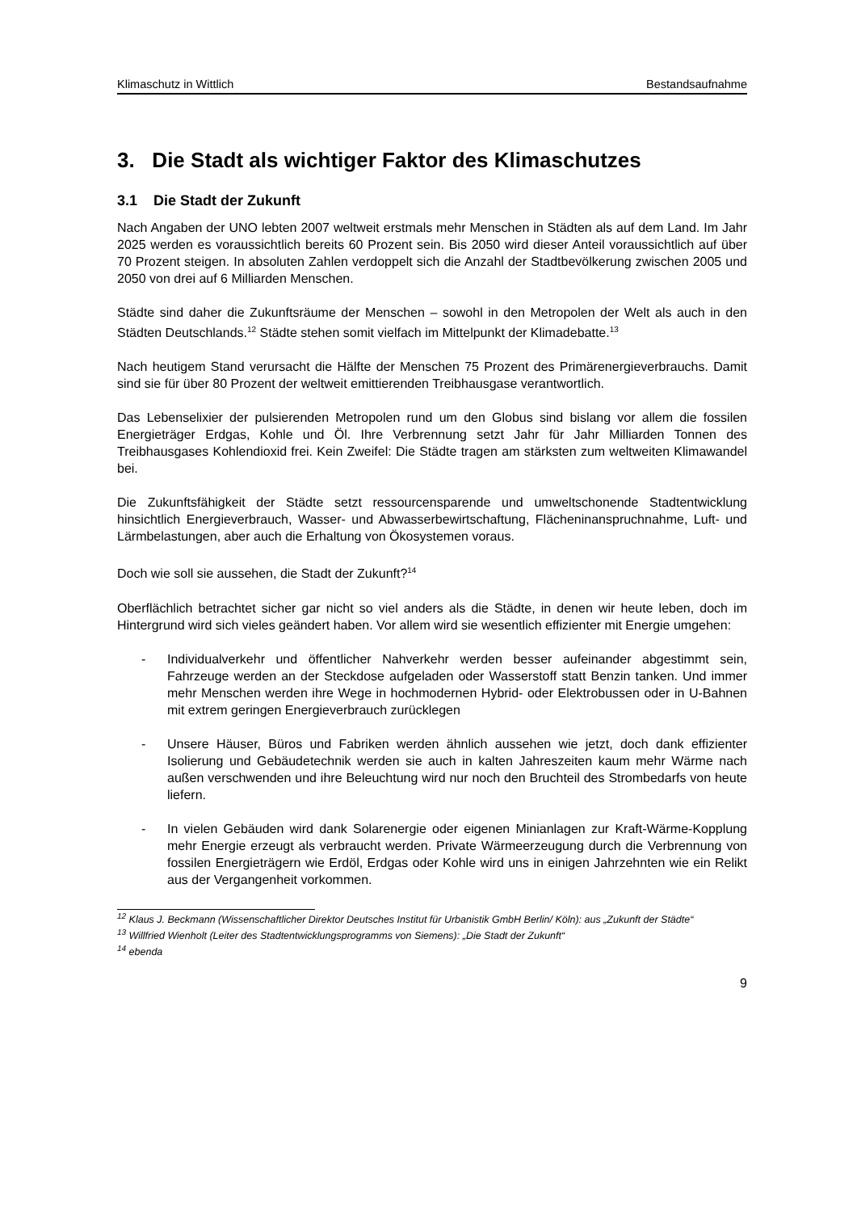Klimaschutz in Wittlich Bestandsaufnahme
3. Die Stadt als wichtiger Faktor des Klimaschutzes
3.1 Die Stadt der Zukunft
Nach Angaben der UNO lebten 2007 weltweit erstmals mehr Menschen in Städten als auf dem Land. Im Jahr 2025 werden es voraussichtlich bereits 60 Prozent sein. Bis 2050 wird dieser Anteil voraussichtlich auf über 70 Prozent steigen. In absoluten Zahlen verdoppelt sich die Anzahl der Stadtbevölkerung zwischen 2005 und 2050 von drei auf 6 Milliarden Menschen.
Städte sind daher die Zukunftsräume der Menschen – sowohl in den Metropolen der Welt als auch in den Städten Deutschlands.<sup>12</sup> Städte stehen somit vielfach im Mittelpunkt der Klimadebatte.<sup>13</sup>
Nach heutigem Stand verursacht die Hälfte der Menschen 75 Prozent des Primärenergieverbrauchs. Damit sind sie für über 80 Prozent der weltweit emittierenden Treibhausgase verantwortlich.
Das Lebenselixier der pulsierenden Metropolen rund um den Globus sind bislang vor allem die fossilen Energieträger Erdgas, Kohle und Öl. Ihre Verbrennung setzt Jahr für Jahr Milliarden Tonnen des Treibhausgases Kohlendioxid frei. Kein Zweifel: Die Städte tragen am stärksten zum weltweiten Klimawandel bei.
Die Zukunftsfähigkeit der Städte setzt ressourcensparende und umweltschonende Stadtentwicklung hinsichtlich Energieverbrauch, Wasser- und Abwasserbewirtschaftung, Flächeninanspruchnahme, Luft- und Lärmbelastungen, aber auch die Erhaltung von Ökosystemen voraus.
Doch wie soll sie aussehen, die Stadt der Zukunft?<sup>14</sup>
Oberflächlich betrachtet sicher gar nicht so viel anders als die Städte, in denen wir heute leben, doch im Hintergrund wird sich vieles geändert haben. Vor allem wird sie wesentlich effizienter mit Energie umgehen:
- Individualverkehr und öffentlicher Nahverkehr werden besser aufeinander abgestimmt sein, Fahrzeuge werden an der Steckdose aufgeladen oder Wasserstoff statt Benzin tanken. Und immer mehr Menschen werden ihre Wege in hochmodernen Hybrid- oder Elektrobussen oder in U-Bahnen mit extrem geringen Energieverbrauch zurücklegen
- Unsere Häuser, Büros und Fabriken werden ähnlich aussehen wie jetzt, doch dank effizienter Isolierung und Gebäudetechnik werden sie auch in kalten Jahreszeiten kaum mehr Wärme nach außen verschwenden und ihre Beleuchtung wird nur noch den Bruchteil des Strombedarfs von heute liefern.
- In vielen Gebäuden wird dank Solarenergie oder eigenen Minianlagen zur Kraft-Wärme-Kopplung mehr Energie erzeugt als verbraucht werden. Private Wärmeerzeugung durch die Verbrennung von fossilen Energieträgern wie Erdöl, Erdgas oder Kohle wird uns in einigen Jahrzehnten wie ein Relikt aus der Vergangenheit vorkommen.
<sup>12</sup> Klaus J. Beckmann (Wissenschaftlicher Direktor Deutsches Institut für Urbanistik GmbH Berlin/ Köln): aus „Zukunft der Städte“
<sup>13</sup> Willfried Wienholt (Leiter des Stadtentwicklungsprogramms von Siemens): „Die Stadt der Zukunft“
<sup>14</sup> ebenda
9